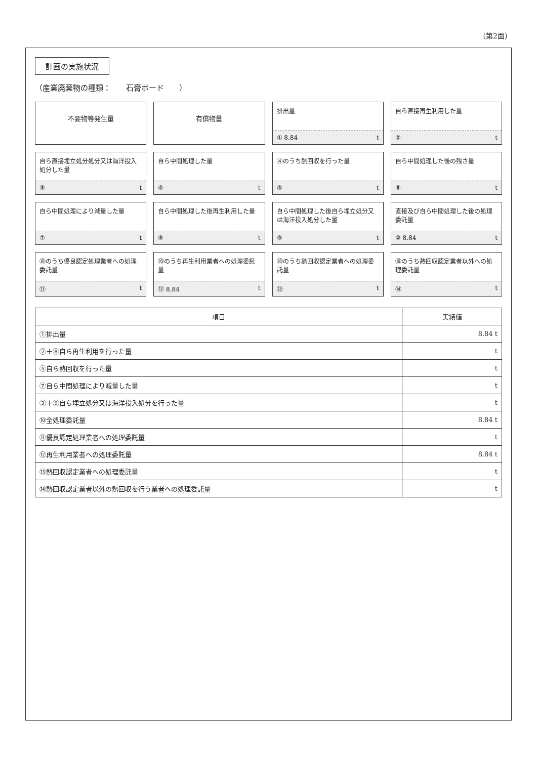（第2面）
計画の実施状況
（産業廃棄物の種類：　　石膏ボード　　）
不要物等発生量
有償物量
排出量
① 8.84 t
自ら直接再生利用した量
② t
自ら直接埋立処分処分又は海洋投入処分した量
③ t
自ら中間処理した量
④ t
④のうち熱回収を行った量
⑤ t
自ら中間処理した後の残さ量
⑥ t
自ら中間処理により減量した量
⑦ t
自ら中間処理した後再生利用した量
⑧ t
自ら中間処理した後自ら埋立処分又は海洋投入処分した量
⑨ t
直接及び自ら中間処理した後の処理委託量
⑩ 8.84 t
⑩のうち優良認定処理業者への処理委託量
⑪ t
⑩のうち再生利用業者への処理委託量
⑫ 8.84 t
⑩のうち熱回収認定業者への処理委託量
⑬ t
⑩のうち熱回収認定業者以外への処理委託量
⑭ t
| 項目 | 実績値 |
| --- | --- |
| ①排出量 | 8.84 t |
| ②＋⑧自ら再生利用を行った量 | t |
| ⑤自ら熱回収を行った量 | t |
| ⑦自ら中間処理により減量した量 | t |
| ③＋⑨自ら埋立処分又は海洋投入処分を行った量 | t |
| ⑩全処理委託量 | 8.84 t |
| ⑪優良認定処理業者への処理委託量 | t |
| ⑫再生利用業者への処理委託量 | 8.84 t |
| ⑬熱回収認定業者への処理委託量 | t |
| ⑭熱回収認定業者以外の熱回収を行う業者への処理委託量 | t |